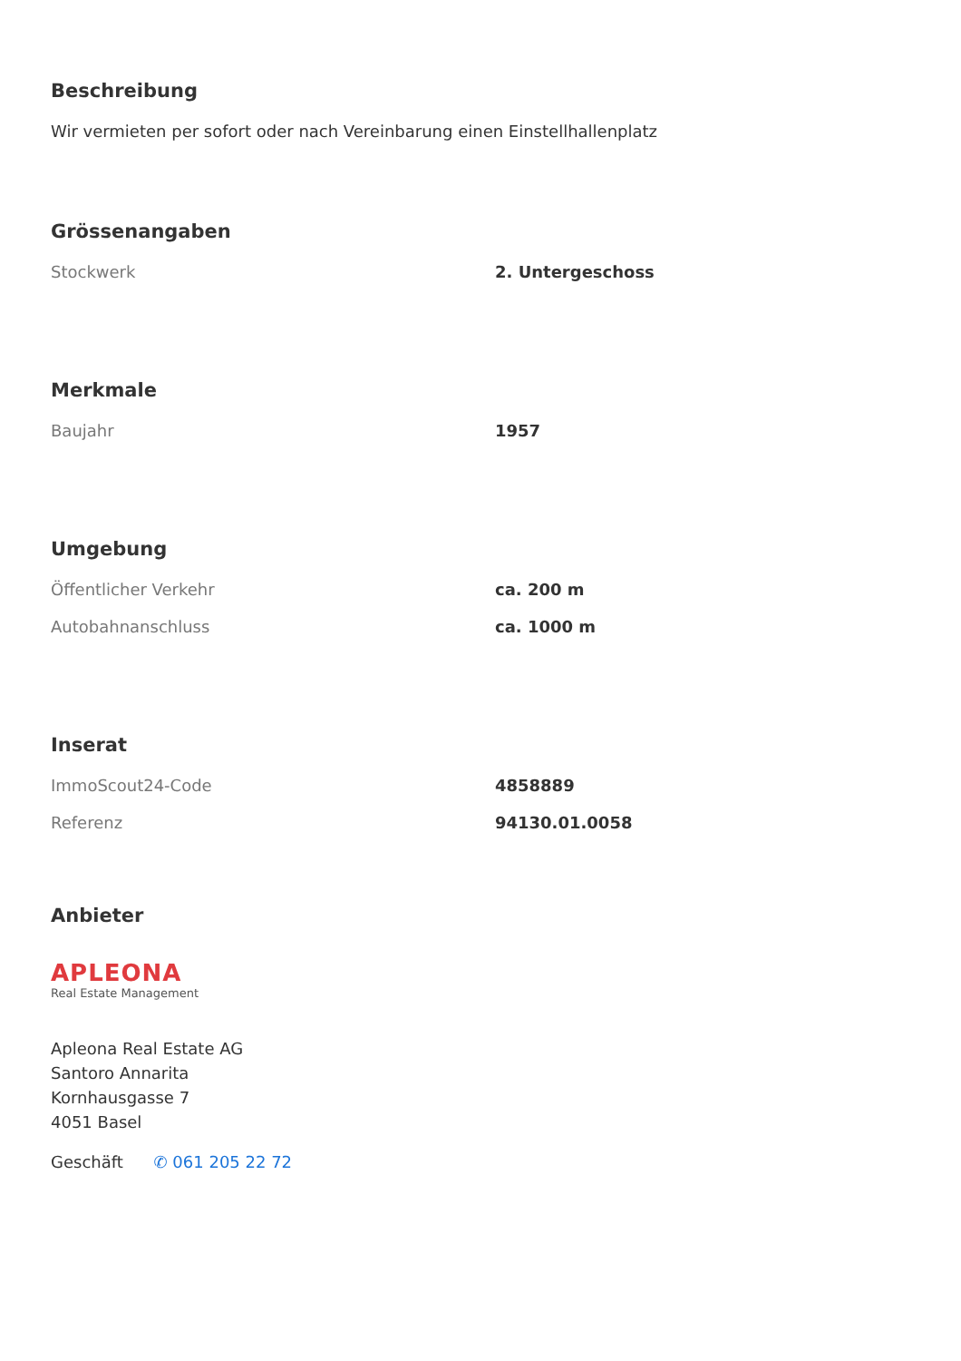Beschreibung
Wir vermieten per sofort oder nach Vereinbarung einen Einstellhallenplatz
Grössenangaben
| Stockwerk | 2. Untergeschoss |
Merkmale
| Baujahr | 1957 |
Umgebung
| Öffentlicher Verkehr | ca. 200 m |
| Autobahnanschluss | ca. 1000 m |
Inserat
| ImmoScout24-Code | 4858889 |
| Referenz | 94130.01.0058 |
Anbieter
APLEONA
Real Estate Management
Apleona Real Estate AG
Santoro Annarita
Kornhausgasse 7
4051 Basel
Geschäft ✆ 061 205 22 72